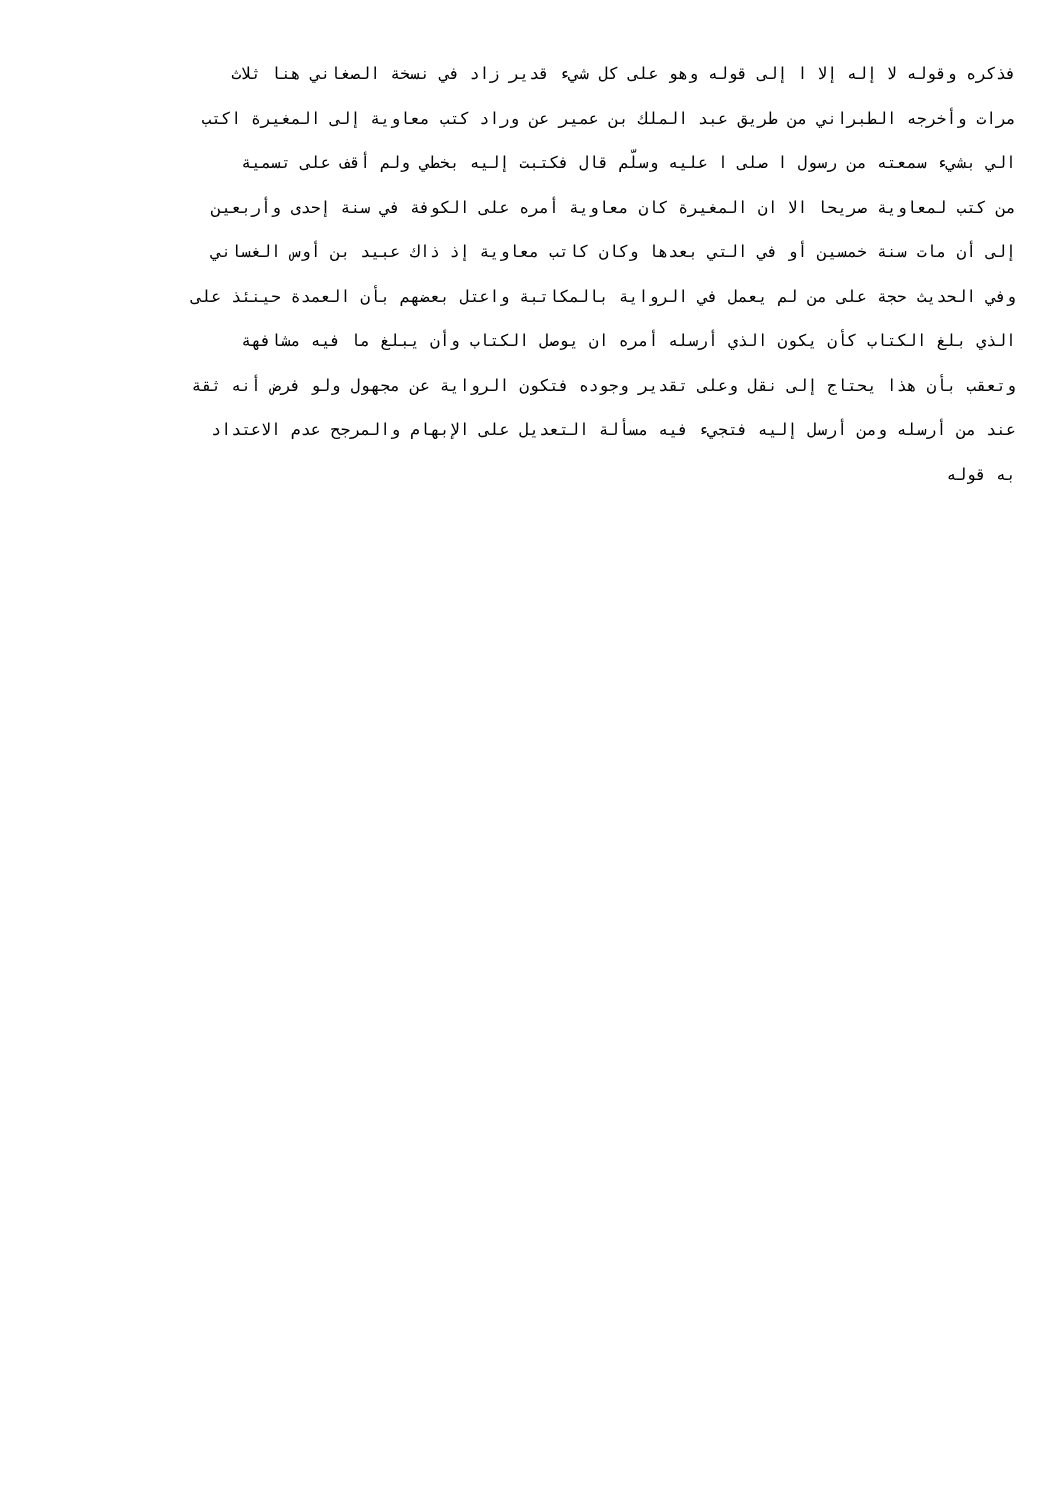فذكره وقوله لا إله إلا ا إلى قوله وهو على كل شيء قدير زاد في نسخة الصغاني هنا ثلاث
مرات وأخرجه الطبراني من طريق عبد الملك بن عمير عن وراد كتب معاوية إلى المغيرة اكتب
الي بشيء سمعته من رسول ا صلى ا عليه وسلّم قال فكتبت إليه بخطي ولم أقف على تسمية
من كتب لمعاوية صريحا الا ان المغيرة كان معاوية أمره على الكوفة في سنة إحدى وأربعين
إلى أن مات سنة خمسين أو في التي بعدها وكان كاتب معاوية إذ ذاك عبيد بن أوس الغساني
وفي الحديث حجة على من لم يعمل في الرواية بالمكاتبة واعتل بعضهم بأن العمدة حينئذ على
الذي بلغ الكتاب كأن يكون الذي أرسله أمره ان يوصل الكتاب وأن يبلغ ما فيه مشافهة
وتعقب بأن هذا يحتاج إلى نقل وعلى تقدير وجوده فتكون الرواية عن مجهول ولو فرض أنه ثقة
عند من أرسله ومن أرسل إليه فتجيء فيه مسألة التعديل على الإبهام والمرجح عدم الاعتداد
به قوله